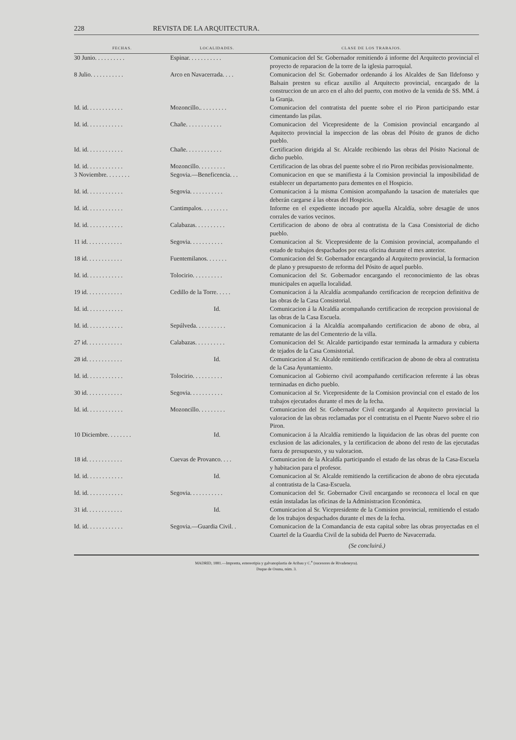228 REVISTA DE LA ARQUITECTURA.
| FECHAS. | LOCALIDADES. | CLASE DE LOS TRABAJOS. |
| --- | --- | --- |
| 30 Junio. . . . . . . . . . | Espinar. . . . . . . . . . . | Comunicacion del Sr. Gobernador remitiendo á informe del Arquitecto provincial el proyecto de reparacion de la torre de la iglesia parroquial. |
| 8 Julio. . . . . . . . . . . | Arco en Navacerrada. . . . | Comunicacion del Sr. Gobernador ordenando á los Alcaldes de San Ildefonso y Balsain presten su eficaz auxilio al Arquitecto provincial, encargado de la construccion de un arco en el alto del puerto, con motivo de la venida de SS. MM. á la Granja. |
| Id. id. . . . . . . . . . . . | Mozoncillo.. . . . . . . . . | Comunicacion del contratista del puente sobre el rio Piron participando estar cimentando las pilas. |
| Id. id. . . . . . . . . . . . | Chañe. . . . . . . . . . . . | Comunicacion del Vicepresidente de la Comision provincial encargando al Aquitecto provincial la inspeccion de las obras del Pósito de granos de dicho pueblo. |
| Id. id. . . . . . . . . . . . | Chañe. . . . . . . . . . . . | Certificacion dirigida al Sr. Alcalde recibiendo las obras del Pósito Nacional de dicho pueblo. |
| Id. id. . . . . . . . . . . . | Mozoncillo. . . . . . . . . | Certificacion de las obras del puente sobre el rio Piron recibidas provisionalmente. |
| 3 Noviembre. . . . . . . . | Segovia.—Beneficencia. . . | Comunicacion en que se manifiesta á la Comision provincial la imposibilidad de establecer un departamento para dementes en el Hospicio. |
| Id. id. . . . . . . . . . . . | Segovia. . . . . . . . . . . | Comunicacion á la misma Comision acompañando la tasacion de materiales que deberán cargarse á las obras del Hospicio. |
| Id. id. . . . . . . . . . . . | Cantimpalos. . . . . . . . . | Informe en el expediente incoado por aquella Alcaldía, sobre desagüe de unos corrales de varios vecinos. |
| Id. id. . . . . . . . . . . . | Calabazas. . . . . . . . . . | Certificacion de abono de obra al contratista de la Casa Consistorial de dicho pueblo. |
| 11 id. . . . . . . . . . . . | Segovia. . . . . . . . . . . | Comunicacion al Sr. Vicepresidente de la Comision provincial, acompañando el estado de trabajos despachados por esta oficina durante el mes anterior. |
| 18 id. . . . . . . . . . . . | Fuentemilanos. . . . . . . | Comunicacion del Sr. Gobernador encargando al Arquitecto provincial, la formacion de plano y presupuesto de reforma del Pósito de aquel pueblo. |
| Id. id. . . . . . . . . . . . | Tolocirio. . . . . . . . . . | Comunicacion del Sr. Gobernador encargando el reconocimiento de las obras municipales en aquella localidad. |
| 19 id. . . . . . . . . . . . | Cedillo de la Torre. . . . . | Comunicacion á la Alcaldía acompañando certificacion de recepcion definitiva de las obras de la Casa Consistorial. |
| Id. id. . . . . . . . . . . . | Id. | Comunicacion á la Alcaldía acompañando certificacion de recepcion provisional de las obras de la Casa Escuela. |
| Id. id. . . . . . . . . . . . | Sepúlveda. . . . . . . . . . | Comunicacion á la Alcaldía acompañando certificacion de abono de obra, al rematante de las del Cementerio de la villa. |
| 27 id. . . . . . . . . . . . | Calabazas. . . . . . . . . . | Comunicacion del Sr. Alcalde participando estar terminada la armadura y cubierta de tejados de la Casa Consistorial. |
| 28 id. . . . . . . . . . . . | Id. | Comunicacion al Sr. Alcalde remitiendo certificacion de abono de obra al contratista de la Casa Ayuntamiento. |
| Id. id. . . . . . . . . . . . | Tolocirio. . . . . . . . . . | Comunicacion al Gobierno civil acompañando certificacion referente á las obras terminadas en dicho pueblo. |
| 30 id. . . . . . . . . . . . | Segovia. . . . . . . . . . . | Comunicacion al Sr. Vicepresidente de la Comision provincial con el estado de los trabajos ejecutados durante el mes de la fecha. |
| Id. id. . . . . . . . . . . . | Mozoncillo. . . . . . . . . | Comunicacion del Sr. Gobernador Civil encargando al Arquitecto provincial la valoracion de las obras reclamadas por el contratista en el Puente Nuevo sobre el rio Piron. |
| 10 Diciembre. . . . . . . . | Id. | Comunicacion á la Alcaldía remitiendo la liquidacion de las obras del puente con exclusion de las adicionales, y la certificacion de abono del resto de las ejecutadas fuera de presupuesto, y su valoracion. |
| 18 id. . . . . . . . . . . . | Cuevas de Provanco. . . . | Comunicacion de la Alcaldía participando el estado de las obras de la Casa-Escuela y habitacion para el profesor. |
| Id. id. . . . . . . . . . . . | Id. | Comunicacion al Sr. Alcalde remitiendo la certificacion de abono de obra ejecutada al contratista de la Casa-Escuela. |
| Id. id. . . . . . . . . . . . | Segovia. . . . . . . . . . . | Comunicacion del Sr. Gobernador Civil encargando se reconozca el local en que están instaladas las oficinas de la Administracion Económica. |
| 31 id. . . . . . . . . . . . | Id. | Comunicacion al Sr. Vicepresidente de la Comision provincial, remitiendo el estado de los trabajos despachados durante el mes de la fecha. |
| Id. id. . . . . . . . . . . . | Segovia.—Guardia Civil. . | Comunicacion de la Comandancia de esta capital sobre las obras proyectadas en el Cuartel de la Guardia Civil de la subida del Puerto de Navacerrada. |
(Se concluirá.)
MADRID, 1881.—Imprenta, estereotipia y galvanoplastia de Aribau y C.<sup>a</sup> (sucesores de Rivadeneyra).
Duque de Osuna, núm. 3.